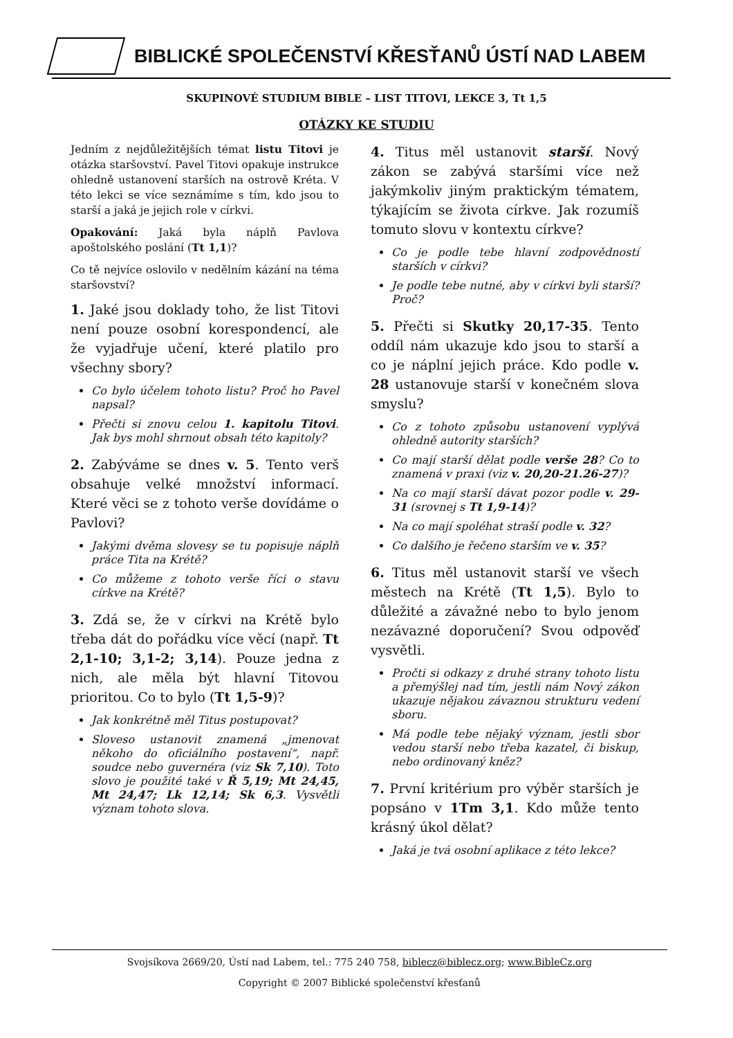BIBLICKÉ SPOLEČENSTVÍ KŘESŤANŮ ÚSTÍ NAD LABEM
SKUPINOVÉ STUDIUM BIBLE – LIST TITOVI, LEKCE 3, Tt 1,5
OTÁZKY KE STUDIU
Jedním z nejdůležitějších témat listu Titovi je otázka staršovství. Pavel Titovi opakuje instrukce ohledně ustanovení starších na ostrově Kréta. V této lekci se více seznámíme s tím, kdo jsou to starší a jaká je jejich role v církvi.
Opakování: Jaká byla náplň Pavlova apoštolského poslání (Tt 1,1)?
Co tě nejvíce oslovilo v nedělním kázání na téma staršovství?
1. Jaké jsou doklady toho, že list Titovi není pouze osobní korespondencí, ale že vyjadřuje učení, které platilo pro všechny sbory?
Co bylo účelem tohoto listu? Proč ho Pavel napsal?
Přečti si znovu celou 1. kapitolu Titovi. Jak bys mohl shrnout obsah této kapitoly?
2. Zabýváme se dnes v. 5. Tento verš obsahuje velké množství informací. Které věci se z tohoto verše dovídáme o Pavlovi?
Jakými dvěma slovesy se tu popisuje náplň práce Tita na Krétě?
Co můžeme z tohoto verše říci o stavu církve na Krétě?
3. Zdá se, že v církvi na Krétě bylo třeba dát do pořádku více věcí (např. Tt 2,1-10; 3,1-2; 3,14). Pouze jedna z nich, ale měla být hlavní Titovou prioritou. Co to bylo (Tt 1,5-9)?
Jak konkrétně měl Titus postupovat?
Sloveso ustanovit znamená „jmenovat někoho do oficiálního postavení“, např. soudce nebo guvernéra (viz Sk 7,10). Toto slovo je použité také v Ř 5,19; Mt 24,45, Mt 24,47; Lk 12,14; Sk 6,3. Vysvětli význam tohoto slova.
4. Titus měl ustanovit starší. Nový zákon se zabývá staršími více než jakýmkoliv jiným praktickým tématem, týkajícím se života církve. Jak rozumíš tomuto slovu v kontextu církve?
Co je podle tebe hlavní zodpovědností starších v církvi?
Je podle tebe nutné, aby v církvi byli starší? Proč?
5. Přečti si Skutky 20,17-35. Tento oddíl nám ukazuje kdo jsou to starší a co je náplní jejich práce. Kdo podle v. 28 ustanovuje starší v konečném slova smyslu?
Co z tohoto způsobu ustanovení vyplývá ohledně autority starších?
Co mají starší dělat podle verše 28? Co to znamená v praxi (viz v. 20,20-21.26-27)?
Na co mají starší dávat pozor podle v. 29-31 (srovnej s Tt 1,9-14)?
Na co mají spoléhat straší podle v. 32?
Co dalšího je řečeno starším ve v. 35?
6. Titus měl ustanovit starší ve všech městech na Krétě (Tt 1,5). Bylo to důležité a závažné nebo to bylo jenom nezávazné doporučení? Svou odpověď vysvětli.
Pročti si odkazy z druhé strany tohoto listu a přemýšlej nad tím, jestli nám Nový zákon ukazuje nějakou závaznou strukturu vedení sboru.
Má podle tebe nějaký význam, jestli sbor vedou starší nebo třeba kazatel, či biskup, nebo ordinovaný kněz?
7. První kritérium pro výběr starších je popsáno v 1Tm 3,1. Kdo může tento krásný úkol dělat?
Jaká je tvá osobní aplikace z této lekce?
Svojsíkova 2669/20, Ústí nad Labem, tel.: 775 240 758, biblecz@biblecz.org; www.BibleCz.org
Copyright © 2007 Biblické společenství křesťanů